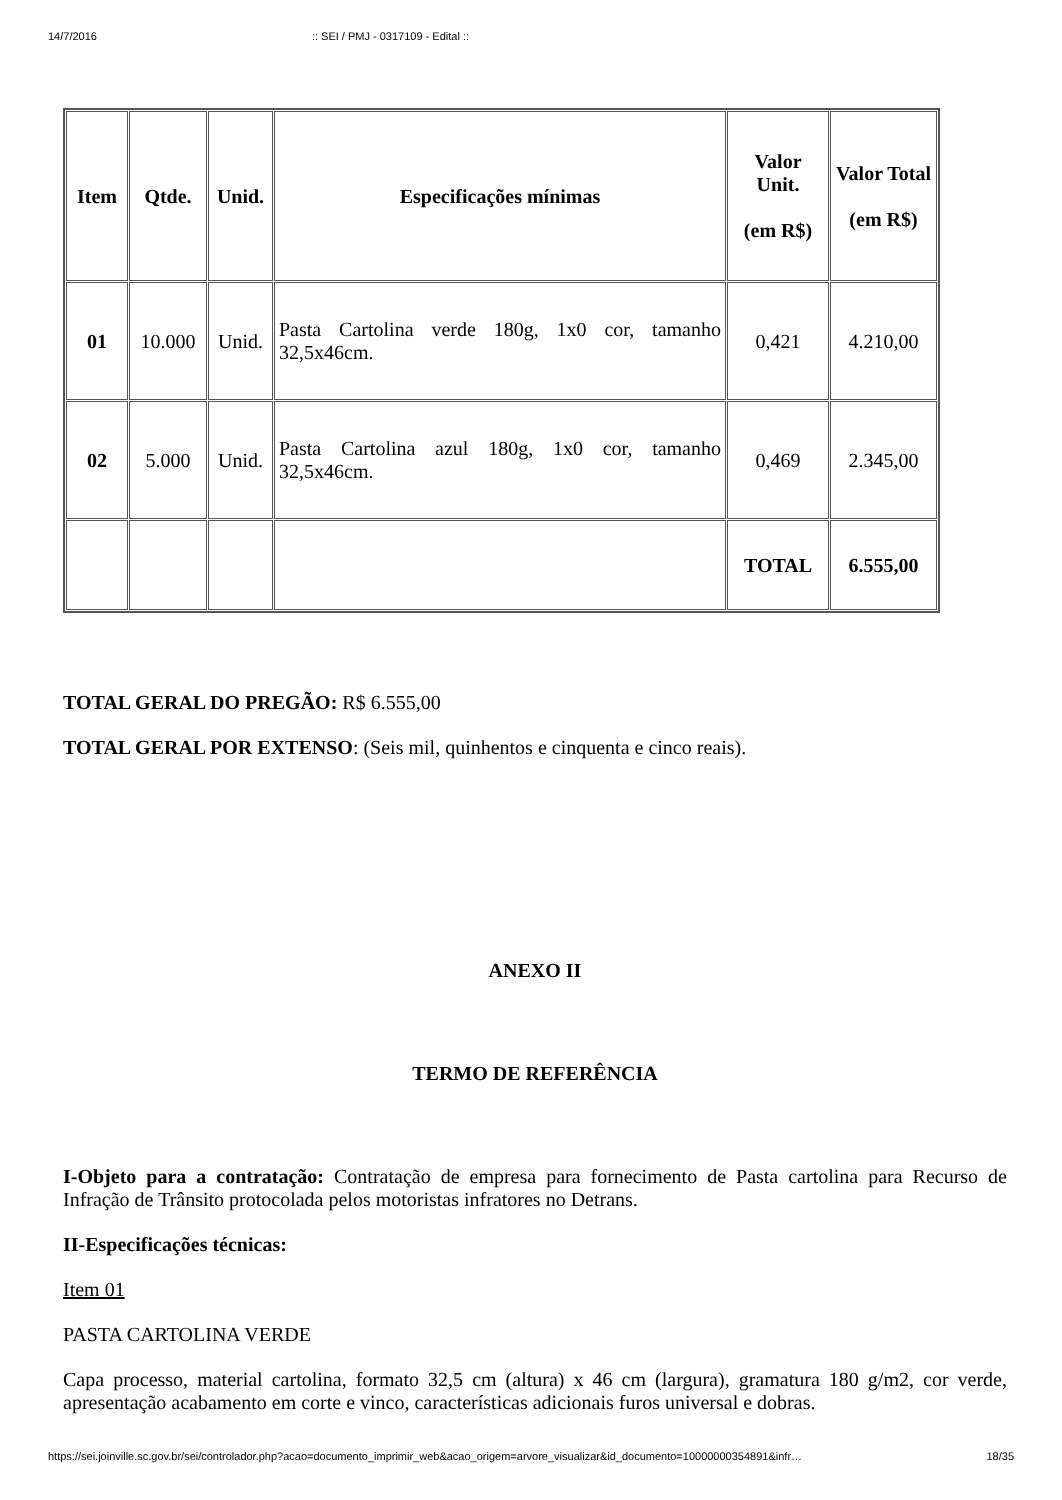14/7/2016:: SEI / PMJ - 0317109 - Edital ::
| Item | Qtde. | Unid. | Especificações mínimas | Valor Unit. (em R$) | Valor Total (em R$) |
| --- | --- | --- | --- | --- | --- |
| 01 | 10.000 | Unid. | Pasta Cartolina verde 180g, 1x0 cor, tamanho 32,5x46cm. | 0,421 | 4.210,00 |
| 02 | 5.000 | Unid. | Pasta Cartolina azul 180g, 1x0 cor, tamanho 32,5x46cm. | 0,469 | 2.345,00 |
| | | | | TOTAL | 6.555,00 |
TOTAL GERAL DO PREGÃO: R$ 6.555,00
TOTAL GERAL POR EXTENSO: (Seis mil, quinhentos e cinquenta e cinco reais).
ANEXO II
TERMO DE REFERÊNCIA
I-Objeto para a contratação: Contratação de empresa para fornecimento de Pasta cartolina para Recurso de Infração de Trânsito protocolada pelos motoristas infratores no Detrans.
II-Especificações técnicas:
Item 01
PASTA CARTOLINA VERDE
Capa processo, material cartolina, formato 32,5 cm (altura) x 46 cm (largura), gramatura 180 g/m2, cor verde, apresentação acabamento em corte e vinco, características adicionais furos universal e dobras.
https://sei.joinville.sc.gov.br/sei/controlador.php?acao=documento_imprimir_web&acao_origem=arvore_visualizar&id_documento=10000000354891&infr… 18/35